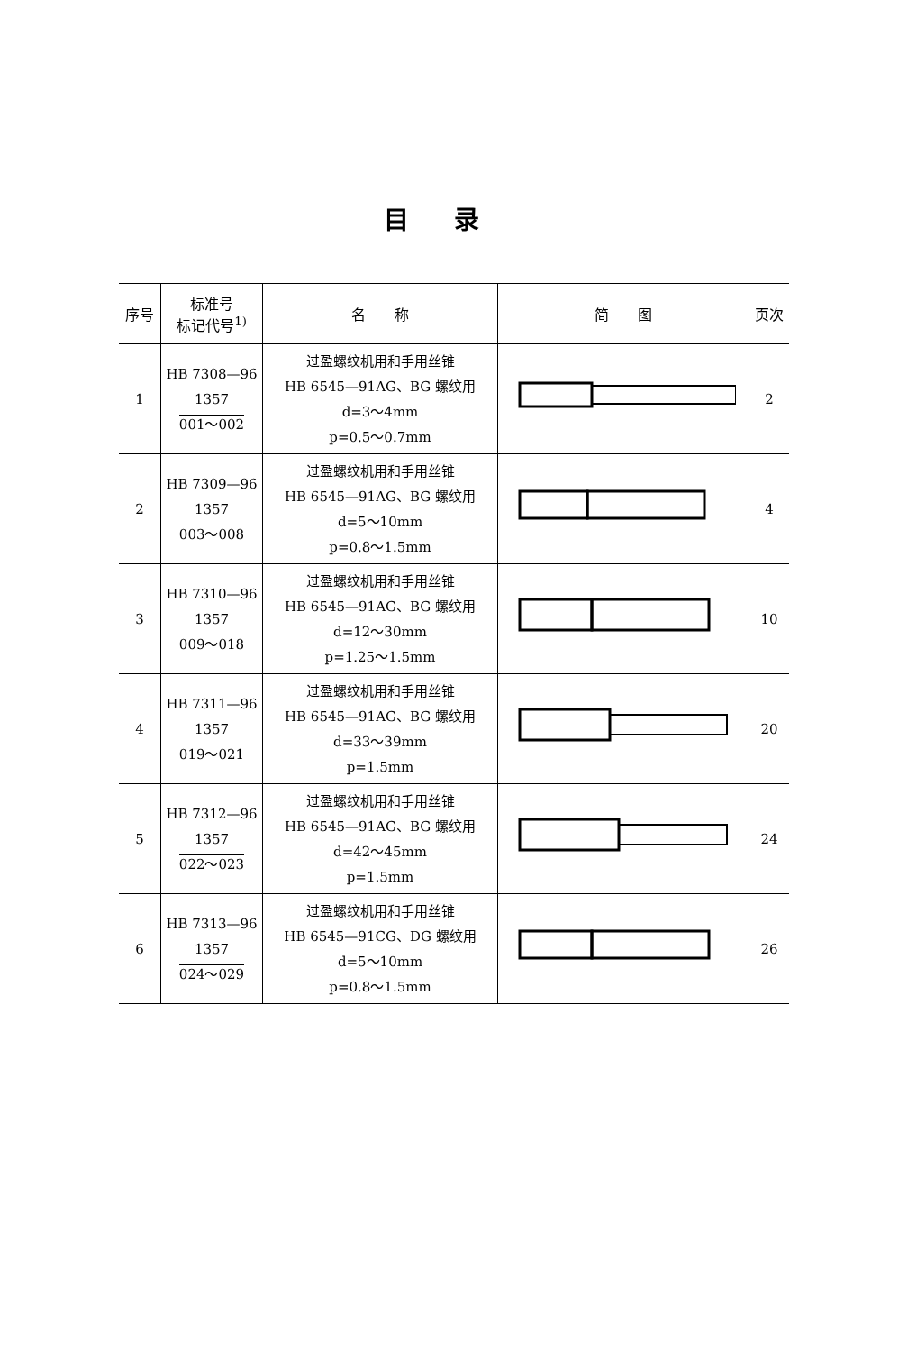目录
| 序号 | 标准号 标记代号<sup>1)</sup> | 名 称 | 简 图 | 页次 |
| --- | --- | --- | --- | --- |
| 1 | HB 7308—96 1357 001～002 | 过盈螺纹机用和手用丝锥 HB 6545—91AG、BG 螺纹用 d=3～4mm p=0.5～0.7mm | | 2 |
| 2 | HB 7309—96 1357 003～008 | 过盈螺纹机用和手用丝锥 HB 6545—91AG、BG 螺纹用 d=5～10mm p=0.8～1.5mm | | 4 |
| 3 | HB 7310—96 1357 009～018 | 过盈螺纹机用和手用丝锥 HB 6545—91AG、BG 螺纹用 d=12～30mm p=1.25～1.5mm | | 10 |
| 4 | HB 7311—96 1357 019～021 | 过盈螺纹机用和手用丝锥 HB 6545—91AG、BG 螺纹用 d=33～39mm p=1.5mm | | 20 |
| 5 | HB 7312—96 1357 022～023 | 过盈螺纹机用和手用丝锥 HB 6545—91AG、BG 螺纹用 d=42～45mm p=1.5mm | | 24 |
| 6 | HB 7313—96 1357 024～029 | 过盈螺纹机用和手用丝锥 HB 6545—91CG、DG 螺纹用 d=5～10mm p=0.8～1.5mm | | 26 |